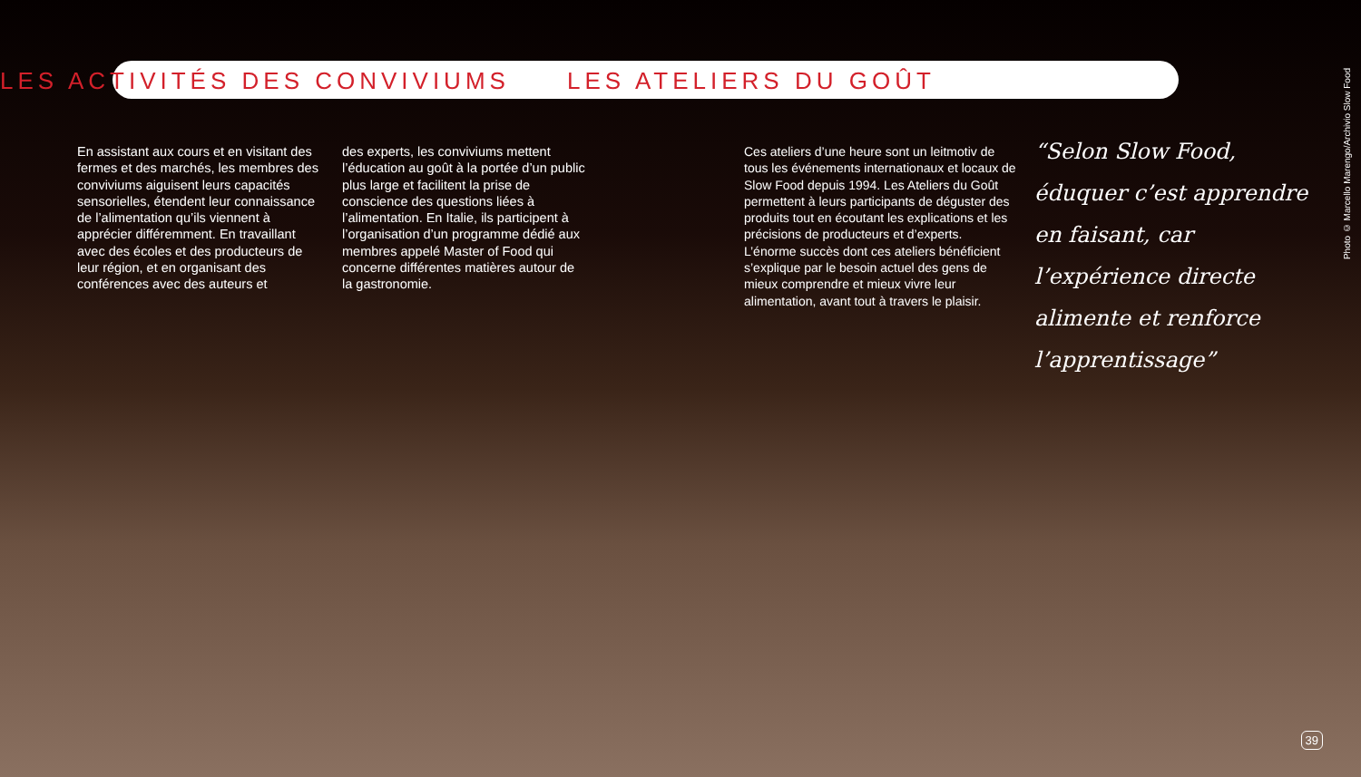LES ACTIVITÉS DES CONVIVIUMS LES ATELIERS DU GOÛT
En assistant aux cours et en visitant des fermes et des marchés, les membres des conviviums aiguisent leurs capacités sensorielles, étendent leur connaissance de l’alimentation qu’ils viennent à apprécier différemment. En travaillant avec des écoles et des producteurs de leur région, et en organisant des conférences avec des auteurs et
des experts, les conviviums mettent l’éducation au goût à la portée d’un public plus large et facilitent la prise de conscience des questions liées à l’alimentation. En Italie, ils participent à l’organisation d’un programme dédié aux membres appelé Master of Food qui concerne différentes matières autour de la gastronomie.
Ces ateliers d’une heure sont un leitmotiv de tous les événements internationaux et locaux de Slow Food depuis 1994. Les Ateliers du Goût permettent à leurs participants de déguster des produits tout en écoutant les explications et les précisions de producteurs et d’experts. L’énorme succès dont ces ateliers bénéficient s’explique par le besoin actuel des gens de mieux comprendre et mieux vivre leur alimentation, avant tout à travers le plaisir.
“Selon Slow Food, éduquer c’est apprendre en faisant, car l’expérience directe alimente et renforce l’apprentissage”
Photo © Marcello Marengo/Archivio Slow Food
39